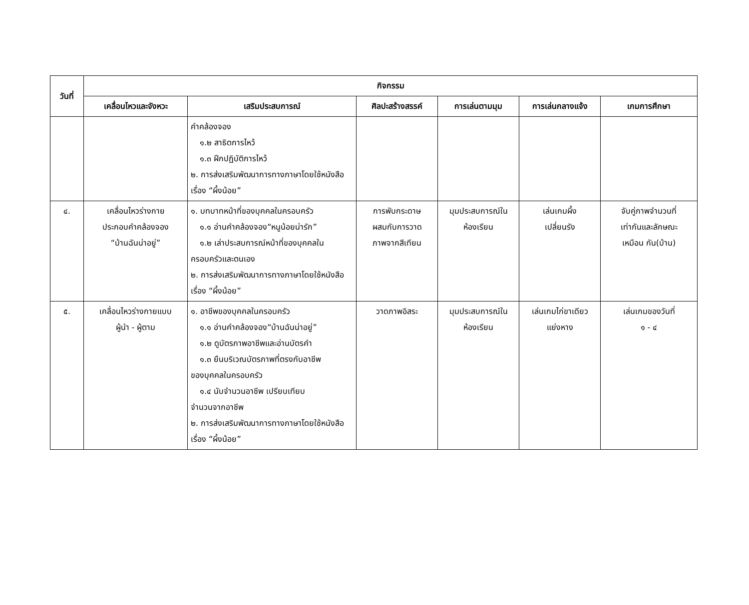| วันที่ | กิจกรรม | | | | | |
| --- | --- | --- | --- | --- | --- | --- |
| | เคลื่อนไหวและจังหวะ | เสริมประสบการณ์ | ศิลปะสร้างสรรค์ | การเล่นตามมุม | การเล่นกลางแจ้ง | เกมการศึกษา |
| | | คำคล้องจอง ๑.๒ สาธิตการไหว้ ๑.๓ ฝึกปฏิบัติการไหว้ ๒. การส่งเสริมพัฒนาการทางภาษาโดยใช้หนังสือเรื่อง “ผึ้งน้อย” | | | | |
| ๔. | เคลื่อนไหวร่างกาย ประกอบคำคล้องจอง “บ้านฉันน่าอยู่” | ๑. บทบาทหน้าที่ของบุคคลในครอบครัว ๑.๑ อ่านคำคล้องจอง“หนูน้อยน่ารัก” ๑.๒ เล่าประสบการณ์หน้าที่ของบุคคลใน ครอบครัวและตนเอง ๒. การส่งเสริมพัฒนาการทางภาษาโดยใช้หนังสือ เรื่อง “ผึ้งน้อย” | การพับกระดาษ ผสมกับการวาด ภาพจากสีเทียน | มุมประสบการณ์ใน ห้องเรียน | เล่นเกมผึ้ง เปลี่ยนรัง | จับคู่ภาพจำนวนที่ เท่ากันและลักษณะ เหมือน กัน(บ้าน) |
| ๕. | เคลื่อนไหวร่างกายแบบ ผู้นำ - ผู้ตาม | ๑. อาชีพของบุคคลในครอบครัว ๑.๑ อ่านคำคล้องจอง“บ้านฉันน่าอยู่” ๑.๒ ดูบัตรภาพอาชีพและอ่านบัตรคำ ๑.๓ ยืนบริเวณบัตรภาพที่ตรงกับอาชีพ ของบุคคลในครอบครัว ๑.๔ นับจำนวนอาชีพ เปรียบเทียบ จำนวนจากอาชีพ ๒. การส่งเสริมพัฒนาการทางภาษาโดยใช้หนังสือเรื่อง “ผึ้งน้อย” | วาดภาพอิสระ | มุมประสบการณ์ใน ห้องเรียน | เล่นเกมไก่ขาเดียว แย่งหาง | เล่นเกมของวันที่ ๑ - ๔ |